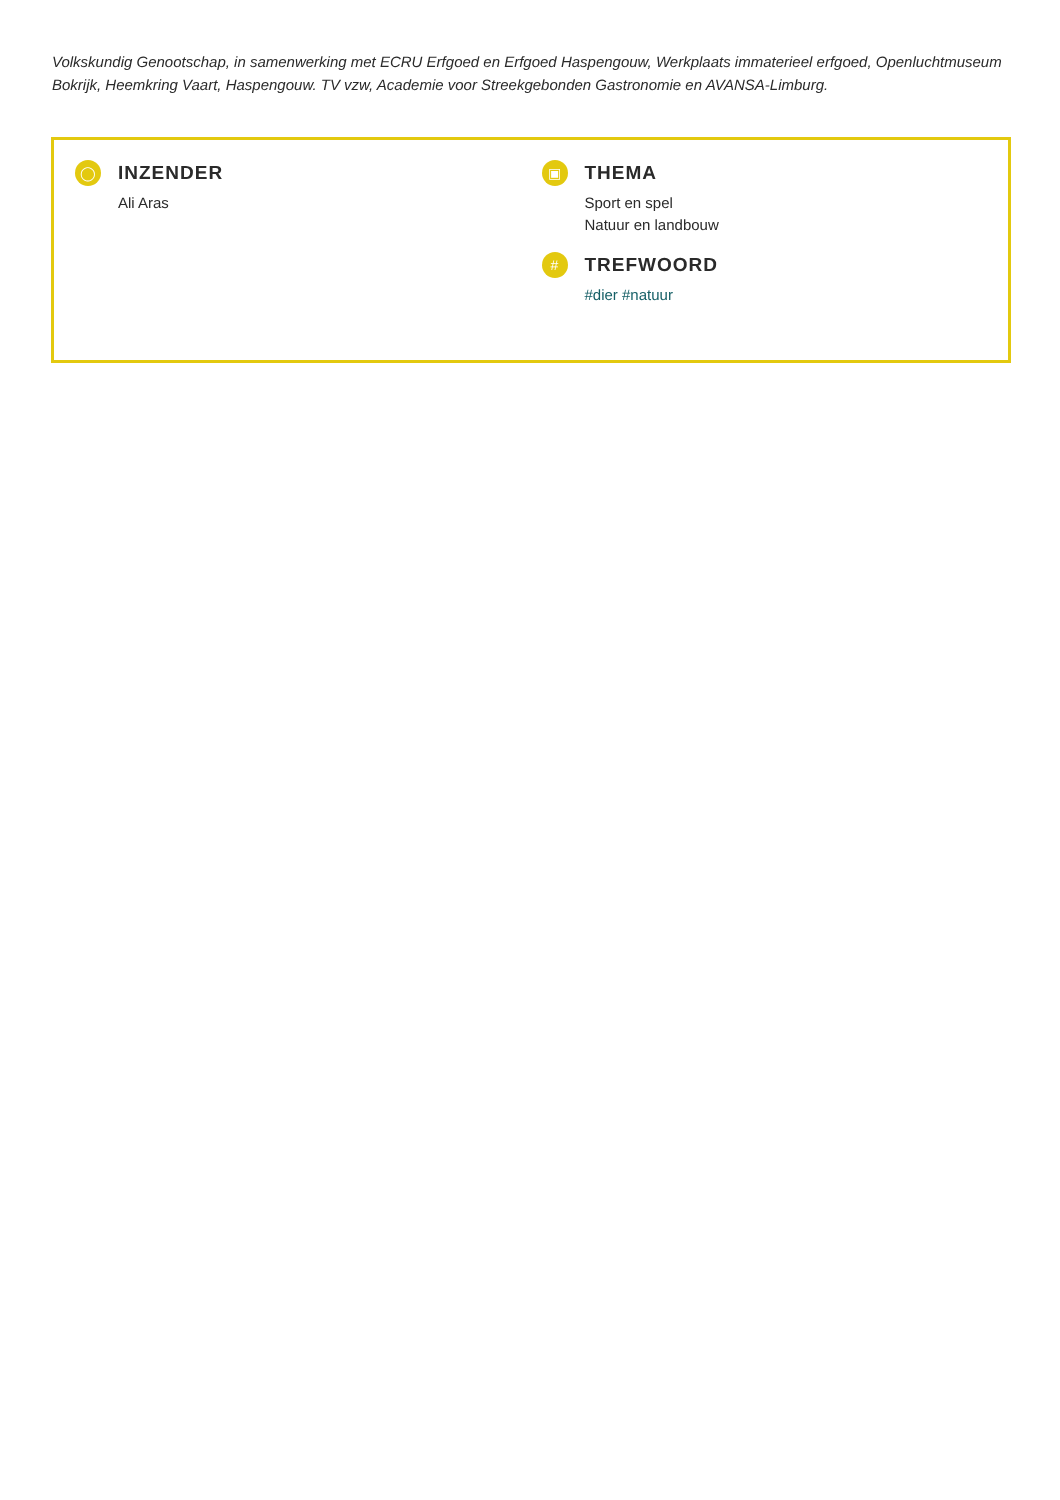Volkskundig Genootschap, in samenwerking met ECRU Erfgoed en Erfgoed Haspengouw, Werkplaats immaterieel erfgoed, Openluchtmuseum Bokrijk, Heemkring Vaart, Haspengouw. TV vzw, Academie voor Streekgebonden Gastronomie en AVANSA-Limburg.
◯
INZENDER
Ali Aras
▣
THEMA
Sport en spel
Natuur en landbouw
#
TREFWOORD
#dier #natuur